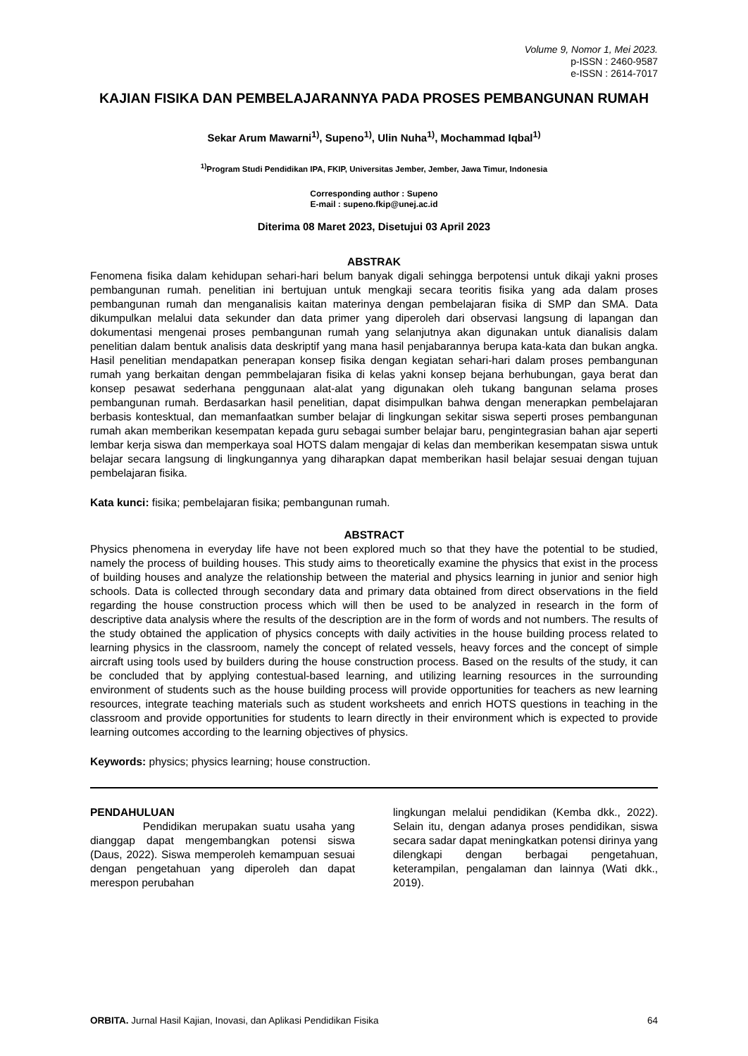Volume 9, Nomor 1, Mei 2023.
p-ISSN : 2460-9587
e-ISSN : 2614-7017
KAJIAN FISIKA DAN PEMBELAJARANNYA PADA PROSES PEMBANGUNAN RUMAH
Sekar Arum Mawarni<sup>1)</sup>, Supeno<sup>1)</sup>, Ulin Nuha<sup>1)</sup>, Mochammad Iqbal<sup>1)</sup>
<sup>1)</sup> Program Studi Pendidikan IPA, FKIP, Universitas Jember, Jember, Jawa Timur, Indonesia
Corresponding author : Supeno
E-mail : supeno.fkip@unej.ac.id
Diterima 08 Maret 2023, Disetujui 03 April 2023
ABSTRAK
Fenomena fisika dalam kehidupan sehari-hari belum banyak digali sehingga berpotensi untuk dikaji yakni proses pembangunan rumah. penelitian ini bertujuan untuk mengkaji secara teoritis fisika yang ada dalam proses pembangunan rumah dan menganalisis kaitan materinya dengan pembelajaran fisika di SMP dan SMA. Data dikumpulkan melalui data sekunder dan data primer yang diperoleh dari observasi langsung di lapangan dan dokumentasi mengenai proses pembangunan rumah yang selanjutnya akan digunakan untuk dianalisis dalam penelitian dalam bentuk analisis data deskriptif yang mana hasil penjabarannya berupa kata-kata dan bukan angka. Hasil penelitian mendapatkan penerapan konsep fisika dengan kegiatan sehari-hari dalam proses pembangunan rumah yang berkaitan dengan pemmbelajaran fisika di kelas yakni konsep bejana berhubungan, gaya berat dan konsep pesawat sederhana penggunaan alat-alat yang digunakan oleh tukang bangunan selama proses pembangunan rumah. Berdasarkan hasil penelitian, dapat disimpulkan bahwa dengan menerapkan pembelajaran berbasis kontesktual, dan memanfaatkan sumber belajar di lingkungan sekitar siswa seperti proses pembangunan rumah akan memberikan kesempatan kepada guru sebagai sumber belajar baru, pengintegrasian bahan ajar seperti lembar kerja siswa dan memperkaya soal HOTS dalam mengajar di kelas dan memberikan kesempatan siswa untuk belajar secara langsung di lingkungannya yang diharapkan dapat memberikan hasil belajar sesuai dengan tujuan pembelajaran fisika.
Kata kunci: fisika; pembelajaran fisika; pembangunan rumah.
ABSTRACT
Physics phenomena in everyday life have not been explored much so that they have the potential to be studied, namely the process of building houses. This study aims to theoretically examine the physics that exist in the process of building houses and analyze the relationship between the material and physics learning in junior and senior high schools. Data is collected through secondary data and primary data obtained from direct observations in the field regarding the house construction process which will then be used to be analyzed in research in the form of descriptive data analysis where the results of the description are in the form of words and not numbers. The results of the study obtained the application of physics concepts with daily activities in the house building process related to learning physics in the classroom, namely the concept of related vessels, heavy forces and the concept of simple aircraft using tools used by builders during the house construction process. Based on the results of the study, it can be concluded that by applying contestual-based learning, and utilizing learning resources in the surrounding environment of students such as the house building process will provide opportunities for teachers as new learning resources, integrate teaching materials such as student worksheets and enrich HOTS questions in teaching in the classroom and provide opportunities for students to learn directly in their environment which is expected to provide learning outcomes according to the learning objectives of physics.
Keywords: physics; physics learning; house construction.
PENDAHULUAN
Pendidikan merupakan suatu usaha yang dianggap dapat mengembangkan potensi siswa (Daus, 2022). Siswa memperoleh kemampuan sesuai dengan pengetahuan yang diperoleh dan dapat merespon perubahan
lingkungan melalui pendidikan (Kemba dkk., 2022). Selain itu, dengan adanya proses pendidikan, siswa secara sadar dapat meningkatkan potensi dirinya yang dilengkapi dengan berbagai pengetahuan, keterampilan, pengalaman dan lainnya (Wati dkk., 2019).
ORBITA. Jurnal Hasil Kajian, Inovasi, dan Aplikasi Pendidikan Fisika 64